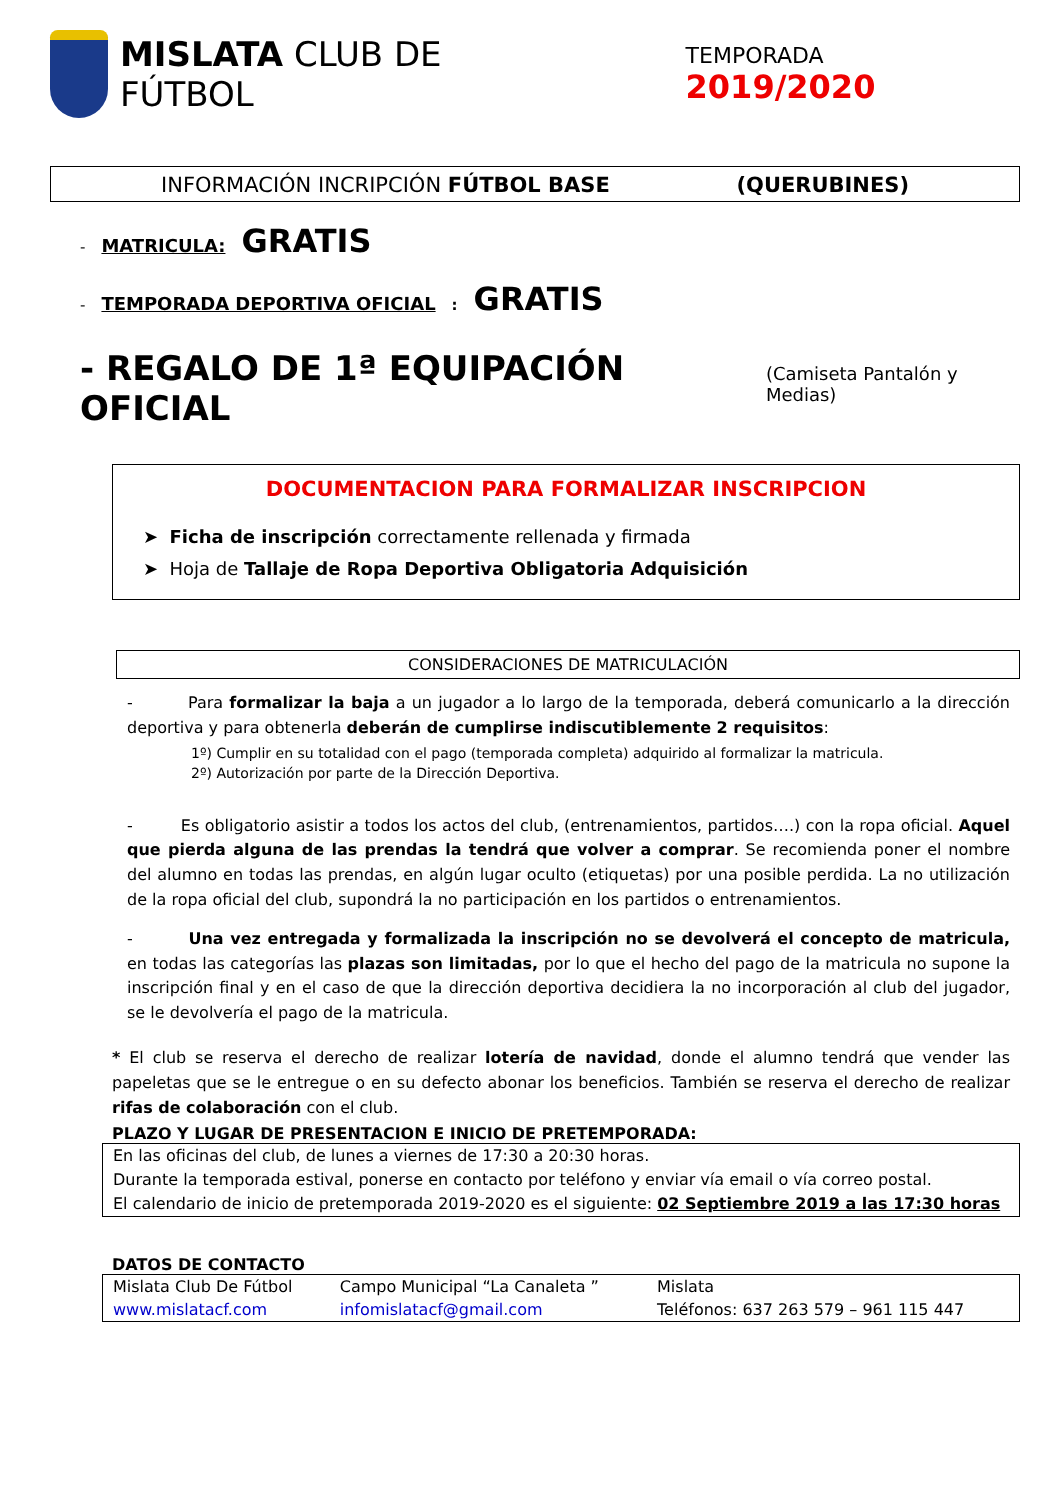MISLATA CLUB DE FÚTBOL
TEMPORADA 2019/2020
INFORMACIÓN INCRIPCIÓN FÚTBOL BASE (QUERUBINES)
- MATRICULA: GRATIS
- TEMPORADA DEPORTIVA OFICIAL: GRATIS
- REGALO DE 1ª EQUIPACIÓN OFICIAL (Camiseta Pantalón y Medias)
DOCUMENTACION PARA FORMALIZAR INSCRIPCION
➤ Ficha de inscripción correctamente rellenada y firmada
➤ Hoja de Tallaje de Ropa Deportiva Obligatoria Adquisición
CONSIDERACIONES DE MATRICULACIÓN
- Para formalizar la baja a un jugador a lo largo de la temporada, deberá comunicarlo a la dirección deportiva y para obtenerla deberán de cumplirse indiscutiblemente 2 requisitos:
1º) Cumplir en su totalidad con el pago (temporada completa) adquirido al formalizar la matricula.
2º) Autorización por parte de la Dirección Deportiva.
- Es obligatorio asistir a todos los actos del club, (entrenamientos, partidos….) con la ropa oficial. Aquel que pierda alguna de las prendas la tendrá que volver a comprar. Se recomienda poner el nombre del alumno en todas las prendas, en algún lugar oculto (etiquetas) por una posible perdida. La no utilización de la ropa oficial del club, supondrá la no participación en los partidos o entrenamientos.
- Una vez entregada y formalizada la inscripción no se devolverá el concepto de matricula, en todas las categorías las plazas son limitadas, por lo que el hecho del pago de la matricula no supone la inscripción final y en el caso de que la dirección deportiva decidiera la no incorporación al club del jugador, se le devolvería el pago de la matricula.
* El club se reserva el derecho de realizar lotería de navidad, donde el alumno tendrá que vender las papeletas que se le entregue o en su defecto abonar los beneficios. También se reserva el derecho de realizar rifas de colaboración con el club.
PLAZO Y LUGAR DE PRESENTACION E INICIO DE PRETEMPORADA:
En las oficinas del club, de lunes a viernes de 17:30 a 20:30 horas.
Durante la temporada estival, ponerse en contacto por teléfono y enviar vía email o vía correo postal.
El calendario de inicio de pretemporada 2019-2020 es el siguiente: 02 Septiembre 2019 a las 17:30 horas
DATOS DE CONTACTO
| Mislata Club De Fútbol | Campo Municipal “La Canaleta ” | Mislata |
| www.mislatacf.com | infomislatacf@gmail.com | Teléfonos: 637 263 579 – 961 115 447 |